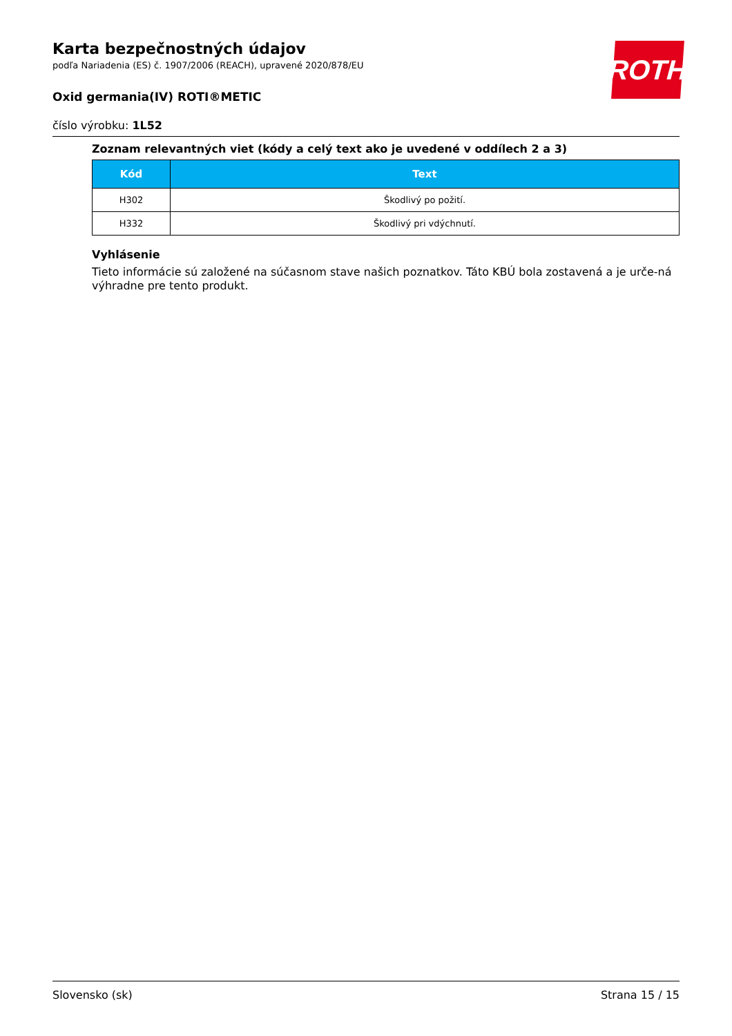ROTH
Karta bezpečnostných údajov
podľa Nariadenia (ES) č. 1907/2006 (REACH), upravené 2020/878/EU
Oxid germania(IV) ROTI®METIC
číslo výrobku: 1L52
Zoznam relevantných viet (kódy a celý text ako je uvedené v oddílech 2 a 3)
| Kód | Text |
| --- | --- |
| H302 | Škodlivý po požití. |
| H332 | Škodlivý pri vdýchnutí. |
Vyhlásenie
Tieto informácie sú založené na súčasnom stave našich poznatkov. Táto KBÚ bola zostavená a je urče-ná výhradne pre tento produkt.
Slovensko (sk) Strana 15 / 15